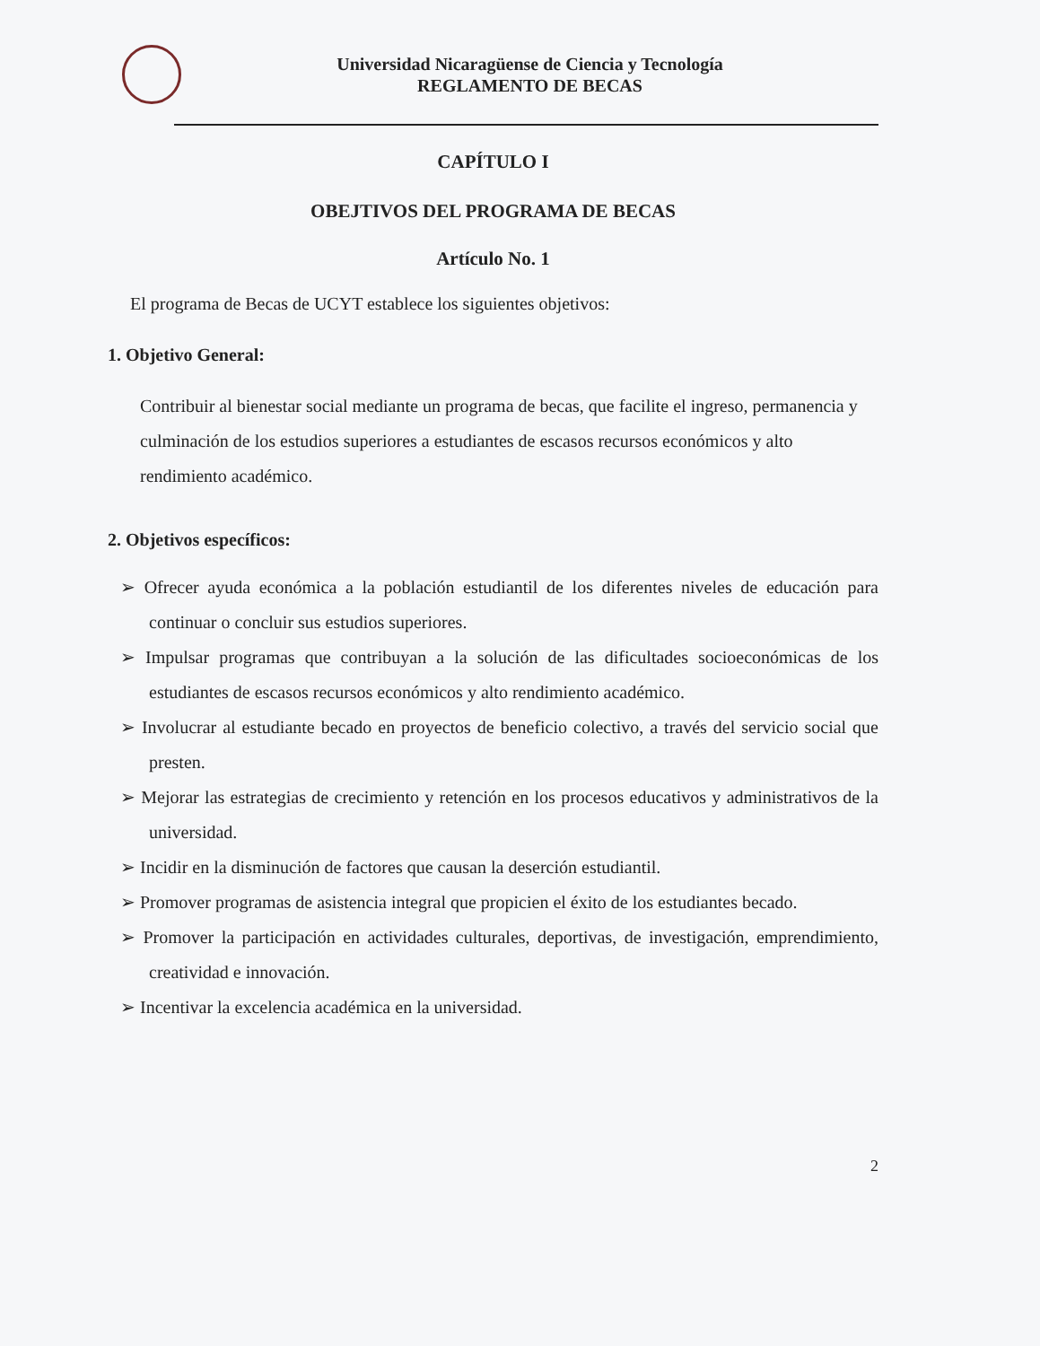Universidad Nicaragüense de Ciencia y Tecnología
REGLAMENTO DE BECAS
CAPÍTULO I
OBEJTIVOS DEL PROGRAMA DE BECAS
Artículo No. 1
El programa de Becas de UCYT establece los siguientes objetivos:
1. Objetivo General:
Contribuir al bienestar social mediante un programa de becas, que facilite el ingreso, permanencia y culminación de los estudios superiores a estudiantes de escasos recursos económicos y alto rendimiento académico.
2. Objetivos específicos:
➢ Ofrecer ayuda económica a la población estudiantil de los diferentes niveles de educación para continuar o concluir sus estudios superiores.
➢ Impulsar programas que contribuyan a la solución de las dificultades socioeconómicas de los estudiantes de escasos recursos económicos y alto rendimiento académico.
➢ Involucrar al estudiante becado en proyectos de beneficio colectivo, a través del servicio social que presten.
➢ Mejorar las estrategias de crecimiento y retención en los procesos educativos y administrativos de la universidad.
➢ Incidir en la disminución de factores que causan la deserción estudiantil.
➢ Promover programas de asistencia integral que propicien el éxito de los estudiantes becado.
➢ Promover la participación en actividades culturales, deportivas, de investigación, emprendimiento, creatividad e innovación.
➢ Incentivar la excelencia académica en la universidad.
2